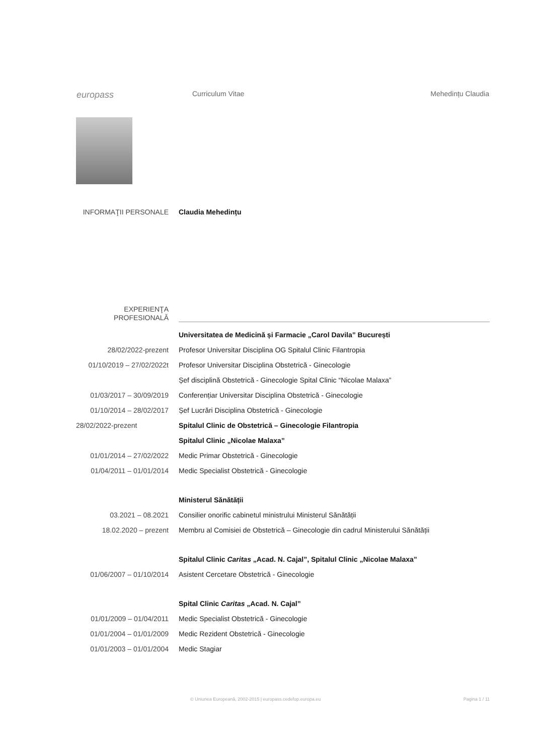europass
Curriculum Vitae Mehedințu Claudia
INFORMAŢII PERSONALE Claudia Mehedințu
EXPERIENŢA
PROFESIONALĂ
Universitatea de Medicină și Farmacie „Carol Davila” București
28/02/2022-prezent Profesor Universitar Disciplina OG Spitalul Clinic Filantropia
01/10/2019 – 27/02/2022t Profesor Universitar Disciplina Obstetrică - Ginecologie
Șef disciplină Obstetrică - Ginecologie Spital Clinic “Nicolae Malaxa”
01/03/2017 – 30/09/2019 Conferențiar Universitar Disciplina Obstetrică - Ginecologie
01/10/2014 – 28/02/2017 Șef Lucrări Disciplina Obstetrică - Ginecologie
28/02/2022-prezent Spitalul Clinic de Obstetrică – Ginecologie Filantropia
Spitalul Clinic „Nicolae Malaxa”
01/01/2014 – 27/02/2022 Medic Primar Obstetrică - Ginecologie
01/04/2011 – 01/01/2014 Medic Specialist Obstetrică - Ginecologie
Ministerul Sănătății
03.2021 – 08.2021 Consilier onorific cabinetul ministrului Ministerul Sănătății
18.02.2020 – prezent Membru al Comisiei de Obstetrică – Ginecologie din cadrul Ministerului Sănătății
Spitalul Clinic Caritas „Acad. N. Cajal”, Spitalul Clinic „Nicolae Malaxa”
01/06/2007 – 01/10/2014 Asistent Cercetare Obstetrică - Ginecologie
Spital Clinic Caritas „Acad. N. Cajal”
01/01/2009 – 01/04/2011 Medic Specialist Obstetrică - Ginecologie
01/01/2004 – 01/01/2009 Medic Rezident Obstetrică - Ginecologie
01/01/2003 – 01/01/2004 Medic Stagiar
© Uniunea Europeană, 2002-2015 | europass.cedefop.europa.eu Pagina 1 / 11